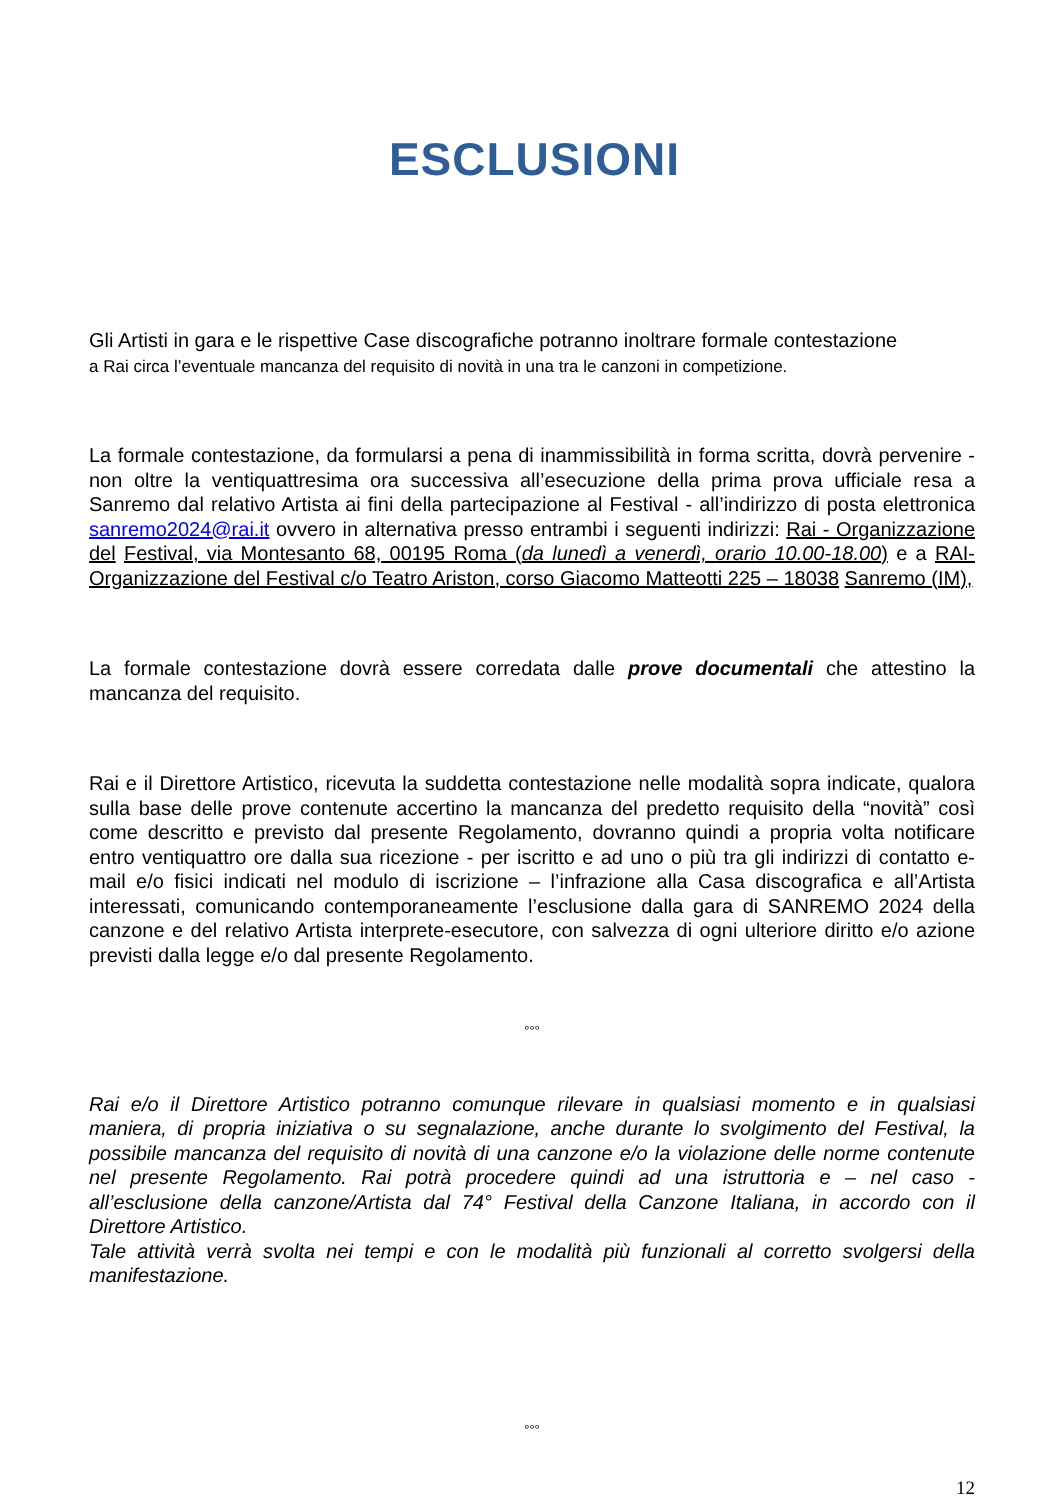ESCLUSIONI
Gli Artisti in gara e le rispettive Case discografiche potranno inoltrare formale contestazione
a Rai circa l’eventuale mancanza del requisito di novità in una tra le canzoni in competizione.
La formale contestazione, da formularsi a pena di inammissibilità in forma scritta, dovrà pervenire - non oltre la ventiquattresima ora successiva all’esecuzione della prima prova ufficiale resa a Sanremo dal relativo Artista ai fini della partecipazione al Festival - all’indirizzo di posta elettronica sanremo2024@rai.it ovvero in alternativa presso entrambi i seguenti indirizzi: Rai - Organizzazione del Festival, via Montesanto 68, 00195 Roma (da lunedì a venerdì, orario 10.00-18.00) e a RAI- Organizzazione del Festival c/o Teatro Ariston, corso Giacomo Matteotti 225 – 18038 Sanremo (IM),
La formale contestazione dovrà essere corredata dalle prove documentali che attestino la mancanza del requisito.
Rai e il Direttore Artistico, ricevuta la suddetta contestazione nelle modalità sopra indicate, qualora sulla base delle prove contenute accertino la mancanza del predetto requisito della “novità” così come descritto e previsto dal presente Regolamento, dovranno quindi a propria volta notificare entro ventiquattro ore dalla sua ricezione - per iscritto e ad uno o più tra gli indirizzi di contatto e-mail e/o fisici indicati nel modulo di iscrizione – l’infrazione alla Casa discografica e all’Artista interessati, comunicando contemporaneamente l’esclusione dalla gara di SANREMO 2024 della canzone e del relativo Artista interprete-esecutore, con salvezza di ogni ulteriore diritto e/o azione previsti dalla legge e/o dal presente Regolamento.
°°°
Rai e/o il Direttore Artistico potranno comunque rilevare in qualsiasi momento e in qualsiasi maniera, di propria iniziativa o su segnalazione, anche durante lo svolgimento del Festival, la possibile mancanza del requisito di novità di una canzone e/o la violazione delle norme contenute nel presente Regolamento. Rai potrà procedere quindi ad una istruttoria e – nel caso - all’esclusione della canzone/Artista dal 74° Festival della Canzone Italiana, in accordo con il Direttore Artistico.
Tale attività verrà svolta nei tempi e con le modalità più funzionali al corretto svolgersi della manifestazione.
°°°
12